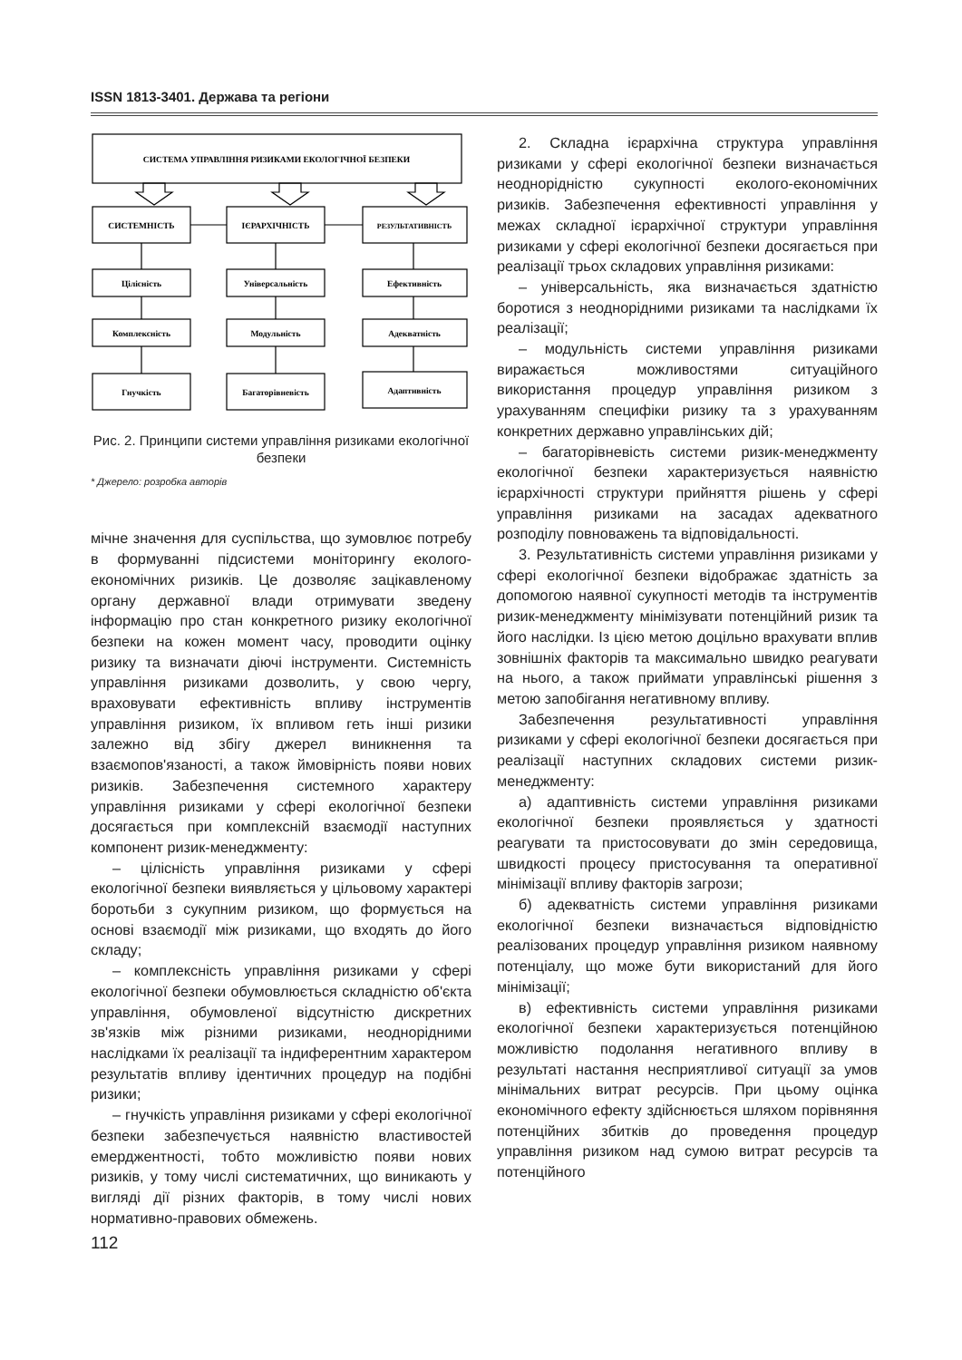ISSN 1813-3401. Держава та регіони
СИСТЕМА УПРАВЛІННЯ РИЗИКАМИ ЕКОЛОГІЧНОЇ БЕЗПЕКИ
СИСТЕМНІСТЬ
ІЄРАРХІЧНІСТЬ
РЕЗУЛЬТАТИВНІСТЬ
Цілісність
Універсальність
Ефективність
Комплексність
Модульність
Адекватність
Гнучкість
Багаторівневість
Адаптивність
Рис. 2. Принципи системи управління ризиками екологічної безпеки
* Джерело: розробка авторів
мічне значення для суспільства, що зумовлює потребу в формуванні підсистеми моніторингу еколого-економічних ризиків. Це дозволяє зацікавленому органу державної влади отримувати зведену інформацію про стан конкретного ризику екологічної безпеки на кожен момент часу, проводити оцінку ризику та визначати діючі інструменти. Системність управління ризиками дозволить, у свою чергу, враховувати ефективність впливу інструментів управління ризиком, їх впливом геть інші ризики залежно від збігу джерел виникнення та взаємопов'язаності, а також ймовірність появи нових ризиків. Забезпечення системного характеру управління ризиками у сфері екологічної безпеки досягається при комплексній взаємодії наступних компонент ризик-менеджменту:
– цілісність управління ризиками у сфері екологічної безпеки виявляється у цільовому характері боротьби з сукупним ризиком, що формується на основі взаємодії між ризиками, що входять до його складу;
– комплексність управління ризиками у сфері екологічної безпеки обумовлюється складністю об'єкта управління, обумовленої відсутністю дискретних зв'язків між різними ризиками, неоднорідними наслідками їх реалізації та індиферентним характером результатів впливу ідентичних процедур на подібні ризики;
– гнучкість управління ризиками у сфері екологічної безпеки забезпечується наявністю властивостей емерджентності, тобто можливістю появи нових ризиків, у тому числі систематичних, що виникають у вигляді дії різних факторів, в тому числі нових нормативно-правових обмежень.
2. Складна ієрархічна структура управління ризиками у сфері екологічної безпеки визначається неоднорідністю сукупності еколого-економічних ризиків. Забезпечення ефективності управління у межах складної ієрархічної структури управління ризиками у сфері екологічної безпеки досягається при реалізації трьох складових управління ризиками:
– універсальність, яка визначається здатністю боротися з неоднорідними ризиками та наслідками їх реалізації;
– модульність системи управління ризиками виражається можливостями ситуаційного використання процедур управління ризиком з урахуванням специфіки ризику та з урахуванням конкретних державно управлінських дій;
– багаторівневість системи ризик-менеджменту екологічної безпеки характеризується наявністю ієрархічності структури прийняття рішень у сфері управління ризиками на засадах адекватного розподілу повноважень та відповідальності.
3. Результативність системи управління ризиками у сфері екологічної безпеки відображає здатність за допомогою наявної сукупності методів та інструментів ризик-менеджменту мінімізувати потенційний ризик та його наслідки. Із цією метою доцільно врахувати вплив зовнішніх факторів та максимально швидко реагувати на нього, а також приймати управлінські рішення з метою запобігання негативному впливу.
Забезпечення результативності управління ризиками у сфері екологічної безпеки досягається при реалізації наступних складових системи ризик-менеджменту:
а) адаптивність системи управління ризиками екологічної безпеки проявляється у здатності реагувати та пристосовувати до змін середовища, швидкості процесу пристосування та оперативної мінімізації впливу факторів загрози;
б) адекватність системи управління ризиками екологічної безпеки визначається відповідністю реалізованих процедур управління ризиком наявному потенціалу, що може бути використаний для його мінімізації;
в) ефективність системи управління ризиками екологічної безпеки характеризується потенційною можливістю подолання негативного впливу в результаті настання несприятливої ситуації за умов мінімальних витрат ресурсів. При цьому оцінка економічного ефекту здійснюється шляхом порівняння потенційних збитків до проведення процедур управління ризиком над сумою витрат ресурсів та потенційного
112